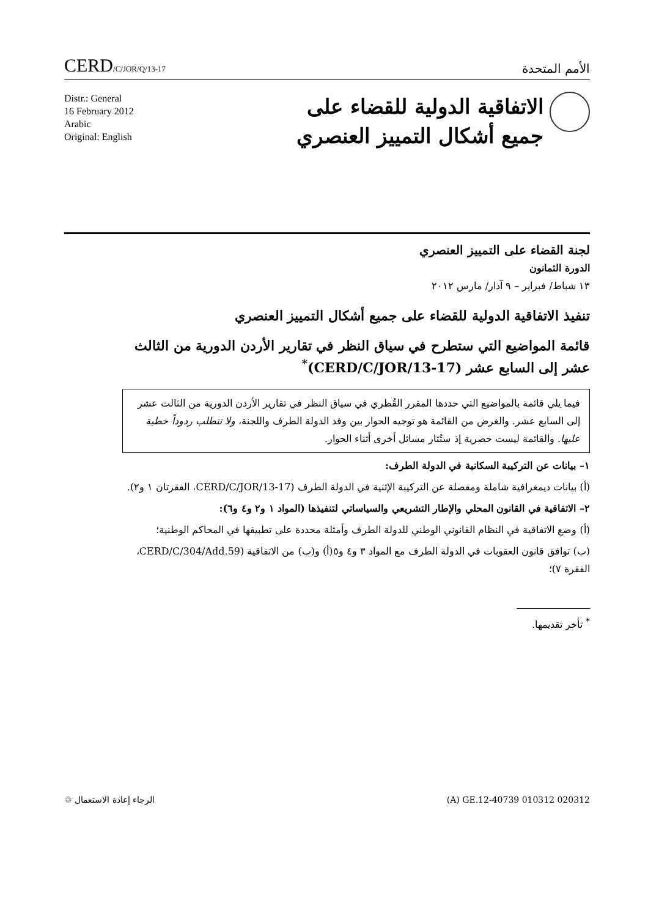CERD/C/JOR/Q/13-17
الأمم المتحدة
Distr.: General
16 February 2012
Arabic
Original: English
الاتفاقية الدولية للقضاء على
جميع أشكال التمييز العنصري
لجنة القضاء على التمييز العنصري
الدورة الثمانون
١٣ شباط/ فبراير – ٩ آذار/ مارس ٢٠١٢
تنفيذ الاتفاقية الدولية للقضاء على جميع أشكال التمييز العنصري
قائمة المواضيع التي ستطرح في سياق النظر في تقارير الأردن الدورية من الثالث عشر إلى السابع عشر (CERD/C/JOR/13-17)<sup>*</sup>
فيما يلي قائمة بالمواضيع التي حددها المقرر القُطري في سياق النظر في تقارير الأردن الدورية من الثالث عشر إلى السابع عشر. والغرض من القائمة هو توجيه الحوار بين وفد الدولة الطرف واللجنة، ولا تتطلب ردوداً خطية عليها. والقائمة ليست حصرية إذ ستُثار مسائل أخرى أثناء الحوار.
١– بيانات عن التركيبة السكانية في الدولة الطرف:
(أ) بيانات ديمغرافية شاملة ومفصلة عن التركيبة الإثنية في الدولة الطرف (CERD/C/JOR/13-17، الفقرتان ١ و٢).
٢– الاتفاقية في القانون المحلي والإطار التشريعي والسياساتي لتنفيذها (المواد ١ و٢ و٤ و٦):
(أ) وضع الاتفاقية في النظام القانوني الوطني للدولة الطرف وأمثلة محددة على تطبيقها في المحاكم الوطنية؛
(ب) توافق قانون العقوبات في الدولة الطرف مع المواد ٣ و٤ و٥(أ) و(ب) من الاتفاقية (CERD/C/304/Add.59، الفقرة ٧)؛
<sup>*</sup> تأخر تقديمها.
الرجاء إعادة الاستعمال ♲ (A) GE.12-40739 010312 020312